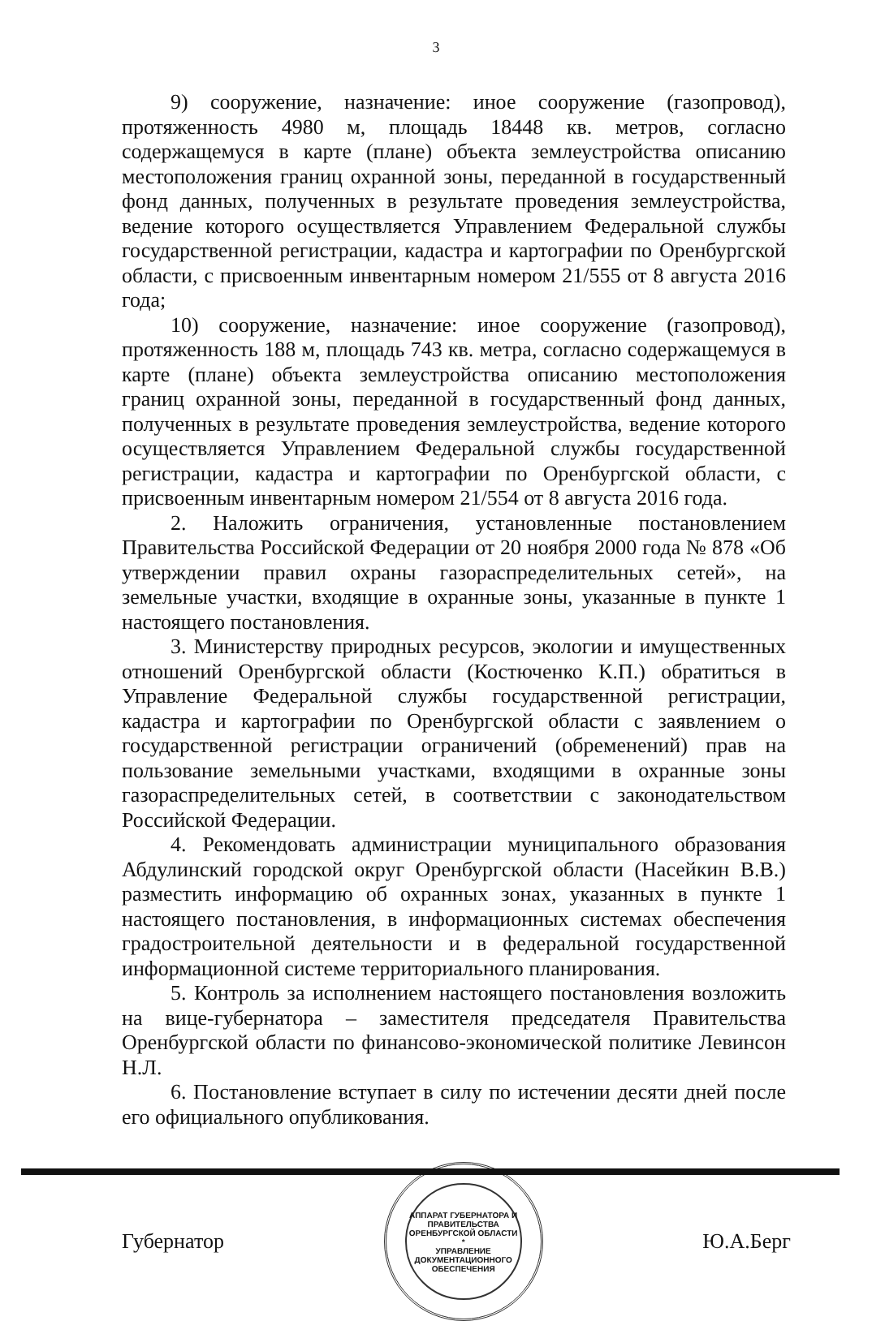3
9) сооружение, назначение: иное сооружение (газопровод), протяженность 4980 м, площадь 18448 кв. метров, согласно содержащемуся в карте (плане) объекта землеустройства описанию местоположения границ охранной зоны, переданной в государственный фонд данных, полученных в результате проведения землеустройства, ведение которого осуществляется Управлением Федеральной службы государственной регистрации, кадастра и картографии по Оренбургской области, с присвоенным инвентарным номером 21/555 от 8 августа 2016 года;
10) сооружение, назначение: иное сооружение (газопровод), протяженность 188 м, площадь 743 кв. метра, согласно содержащемуся в карте (плане) объекта землеустройства описанию местоположения границ охранной зоны, переданной в государственный фонд данных, полученных в результате проведения землеустройства, ведение которого осуществляется Управлением Федеральной службы государственной регистрации, кадастра и картографии по Оренбургской области, с присвоенным инвентарным номером 21/554 от 8 августа 2016 года.
2. Наложить ограничения, установленные постановлением Правительства Российской Федерации от 20 ноября 2000 года № 878 «Об утверждении правил охраны газораспределительных сетей», на земельные участки, входящие в охранные зоны, указанные в пункте 1 настоящего постановления.
3. Министерству природных ресурсов, экологии и имущественных отношений Оренбургской области (Костюченко К.П.) обратиться в Управление Федеральной службы государственной регистрации, кадастра и картографии по Оренбургской области с заявлением о государственной регистрации ограничений (обременений) прав на пользование земельными участками, входящими в охранные зоны газораспределительных сетей, в соответствии с законодательством Российской Федерации.
4. Рекомендовать администрации муниципального образования Абдулинский городской округ Оренбургской области (Насейкин В.В.) разместить информацию об охранных зонах, указанных в пункте 1 настоящего постановления, в информационных системах обеспечения градостроительной деятельности и в федеральной государственной информационной системе территориального планирования.
5. Контроль за исполнением настоящего постановления возложить на вице-губернатора – заместителя председателя Правительства Оренбургской области по финансово-экономической политике Левинсон Н.Л.
6. Постановление вступает в силу по истечении десяти дней после его официального опубликования.
Губернатор
АППАРАТ ГУБЕРНАТОРА И ПРАВИТЕЛЬСТВА ОРЕНБУРГСКОЙ ОБЛАСТИ *
УПРАВЛЕНИЕ
ДОКУМЕНТАЦИОННОГО
ОБЕСПЕЧЕНИЯ
Ю.А.Берг